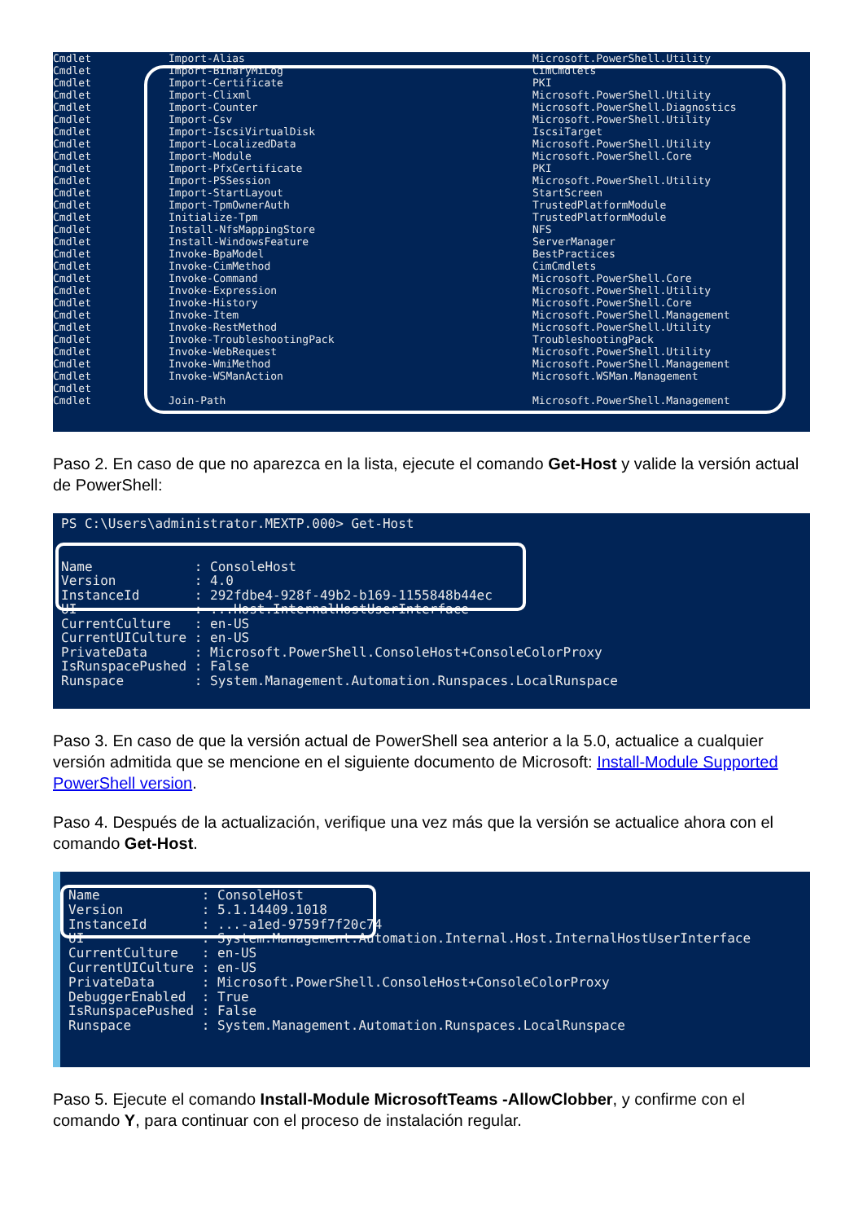| Cmdlet | Import-Alias | Microsoft.PowerShell.Utility |
| Cmdlet | Import-BinaryMiLog | CimCmdlets |
| Cmdlet | Import-Certificate | PKI |
| Cmdlet | Import-Clixml | Microsoft.PowerShell.Utility |
| Cmdlet | Import-Counter | Microsoft.PowerShell.Diagnostics |
| Cmdlet | Import-Csv | Microsoft.PowerShell.Utility |
| Cmdlet | Import-IscsiVirtualDisk | IscsiTarget |
| Cmdlet | Import-LocalizedData | Microsoft.PowerShell.Utility |
| Cmdlet | Import-Module | Microsoft.PowerShell.Core |
| Cmdlet | Import-PfxCertificate | PKI |
| Cmdlet | Import-PSSession | Microsoft.PowerShell.Utility |
| Cmdlet | Import-StartLayout | StartScreen |
| Cmdlet | Import-TpmOwnerAuth | TrustedPlatformModule |
| Cmdlet | Initialize-Tpm | TrustedPlatformModule |
| Cmdlet | Install-NfsMappingStore | NFS |
| Cmdlet | Install-WindowsFeature | ServerManager |
| Cmdlet | Invoke-BpaModel | BestPractices |
| Cmdlet | Invoke-CimMethod | CimCmdlets |
| Cmdlet | Invoke-Command | Microsoft.PowerShell.Core |
| Cmdlet | Invoke-Expression | Microsoft.PowerShell.Utility |
| Cmdlet | Invoke-History | Microsoft.PowerShell.Core |
| Cmdlet | Invoke-Item | Microsoft.PowerShell.Management |
| Cmdlet | Invoke-RestMethod | Microsoft.PowerShell.Utility |
| Cmdlet | Invoke-TroubleshootingPack | TroubleshootingPack |
| Cmdlet | Invoke-WebRequest | Microsoft.PowerShell.Utility |
| Cmdlet | Invoke-WmiMethod | Microsoft.PowerShell.Management |
| Cmdlet | Invoke-WSManAction | Microsoft.WSMan.Management |
| Cmdlet | | |
| Cmdlet | Join-Path | Microsoft.PowerShell.Management |
Paso 2. En caso de que no aparezca en la lista, ejecute el comando Get-Host y valide la versión actual de PowerShell:
PS C:\Users\administrator.MEXTP.000> Get-Host Name : ConsoleHost Version : 4.0 InstanceId : 292fdbe4-928f-49b2-b169-1155848b44ec UI : ...Host.InternalHostUserInterface CurrentCulture : en-US CurrentUICulture : en-US PrivateData : Microsoft.PowerShell.ConsoleHost+ConsoleColorProxy IsRunspacePushed : False Runspace : System.Management.Automation.Runspaces.LocalRunspace
Paso 3. En caso de que la versión actual de PowerShell sea anterior a la 5.0, actualice a cualquier versión admitida que se mencione en el siguiente documento de Microsoft: Install-Module Supported PowerShell version.
Paso 4. Después de la actualización, verifique una vez más que la versión se actualice ahora con el comando Get-Host.
Name : ConsoleHost Version : 5.1.14409.1018 InstanceId : ...-a1ed-9759f7f20c74 UI : System.Management.Automation.Internal.Host.InternalHostUserInterface CurrentCulture : en-US CurrentUICulture : en-US PrivateData : Microsoft.PowerShell.ConsoleHost+ConsoleColorProxy DebuggerEnabled : True IsRunspacePushed : False Runspace : System.Management.Automation.Runspaces.LocalRunspace
Paso 5. Ejecute el comando Install-Module MicrosoftTeams -AllowClobber, y confirme con el comando Y, para continuar con el proceso de instalación regular.